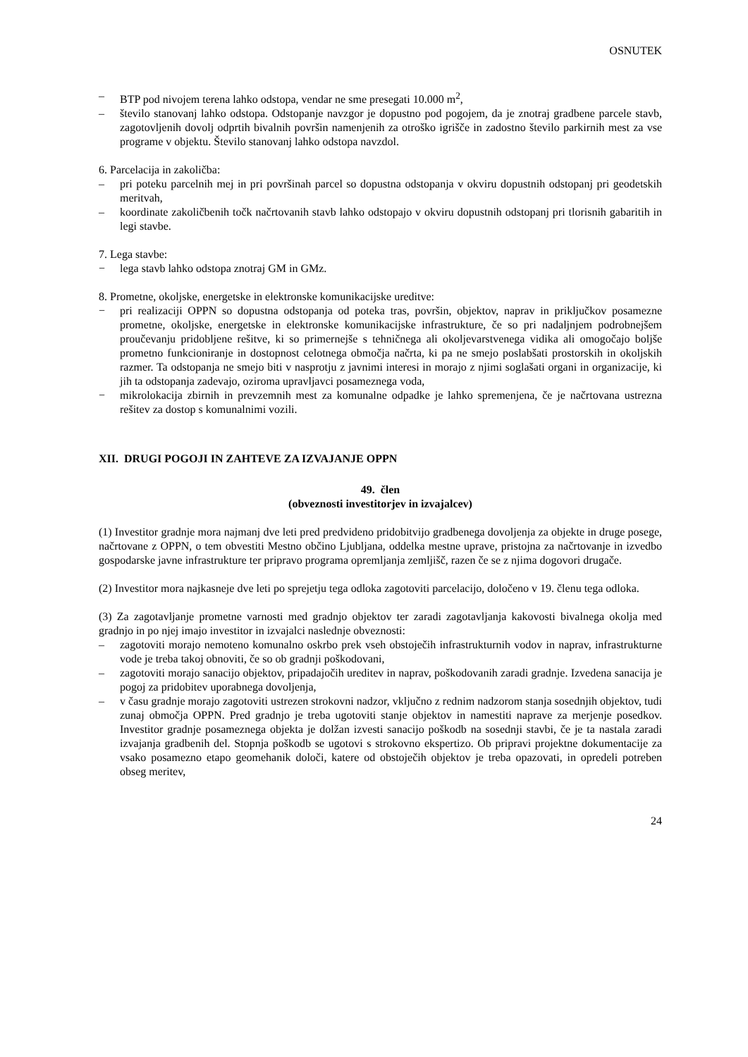OSNUTEK
– BTP pod nivojem terena lahko odstopa, vendar ne sme presegati 10.000 m<sup>2</sup>,
– število stanovanj lahko odstopa. Odstopanje navzgor je dopustno pod pogojem, da je znotraj gradbene parcele stavb, zagotovljenih dovolj odprtih bivalnih površin namenjenih za otroško igrišče in zadostno število parkirnih mest za vse programe v objektu. Število stanovanj lahko odstopa navzdol.
6. Parcelacija in zakoličba:
– pri poteku parcelnih mej in pri površinah parcel so dopustna odstopanja v okviru dopustnih odstopanj pri geodetskih meritvah,
– koordinate zakoličbenih točk načrtovanih stavb lahko odstopajo v okviru dopustnih odstopanj pri tlorisnih gabaritih in legi stavbe.
7. Lega stavbe:
− lega stavb lahko odstopa znotraj GM in GMz.
8. Prometne, okoljske, energetske in elektronske komunikacijske ureditve:
− pri realizaciji OPPN so dopustna odstopanja od poteka tras, površin, objektov, naprav in priključkov posamezne prometne, okoljske, energetske in elektronske komunikacijske infrastrukture, če so pri nadaljnjem podrobnejšem proučevanju pridobljene rešitve, ki so primernejše s tehničnega ali okoljevarstvenega vidika ali omogočajo boljše prometno funkcioniranje in dostopnost celotnega območja načrta, ki pa ne smejo poslabšati prostorskih in okoljskih razmer. Ta odstopanja ne smejo biti v nasprotju z javnimi interesi in morajo z njimi soglašati organi in organizacije, ki jih ta odstopanja zadevajo, oziroma upravljavci posameznega voda,
− mikrolokacija zbirnih in prevzemnih mest za komunalne odpadke je lahko spremenjena, če je načrtovana ustrezna rešitev za dostop s komunalnimi vozili.
XII. DRUGI POGOJI IN ZAHTEVE ZA IZVAJANJE OPPN
49. člen
(obveznosti investitorjev in izvajalcev)
(1) Investitor gradnje mora najmanj dve leti pred predvideno pridobitvijo gradbenega dovoljenja za objekte in druge posege, načrtovane z OPPN, o tem obvestiti Mestno občino Ljubljana, oddelka mestne uprave, pristojna za načrtovanje in izvedbo gospodarske javne infrastrukture ter pripravo programa opremljanja zemljišč, razen če se z njima dogovori drugače.
(2) Investitor mora najkasneje dve leti po sprejetju tega odloka zagotoviti parcelacijo, določeno v 19. členu tega odloka.
(3) Za zagotavljanje prometne varnosti med gradnjo objektov ter zaradi zagotavljanja kakovosti bivalnega okolja med gradnjo in po njej imajo investitor in izvajalci naslednje obveznosti:
– zagotoviti morajo nemoteno komunalno oskrbo prek vseh obstoječih infrastrukturnih vodov in naprav, infrastrukturne vode je treba takoj obnoviti, če so ob gradnji poškodovani,
– zagotoviti morajo sanacijo objektov, pripadajočih ureditev in naprav, poškodovanih zaradi gradnje. Izvedena sanacija je pogoj za pridobitev uporabnega dovoljenja,
– v času gradnje morajo zagotoviti ustrezen strokovni nadzor, vključno z rednim nadzorom stanja sosednjih objektov, tudi zunaj območja OPPN. Pred gradnjo je treba ugotoviti stanje objektov in namestiti naprave za merjenje posedkov. Investitor gradnje posameznega objekta je dolžan izvesti sanacijo poškodb na sosednji stavbi, če je ta nastala zaradi izvajanja gradbenih del. Stopnja poškodb se ugotovi s strokovno ekspertizo. Ob pripravi projektne dokumentacije za vsako posamezno etapo geomehanik določi, katere od obstoječih objektov je treba opazovati, in opredeli potreben obseg meritev,
24